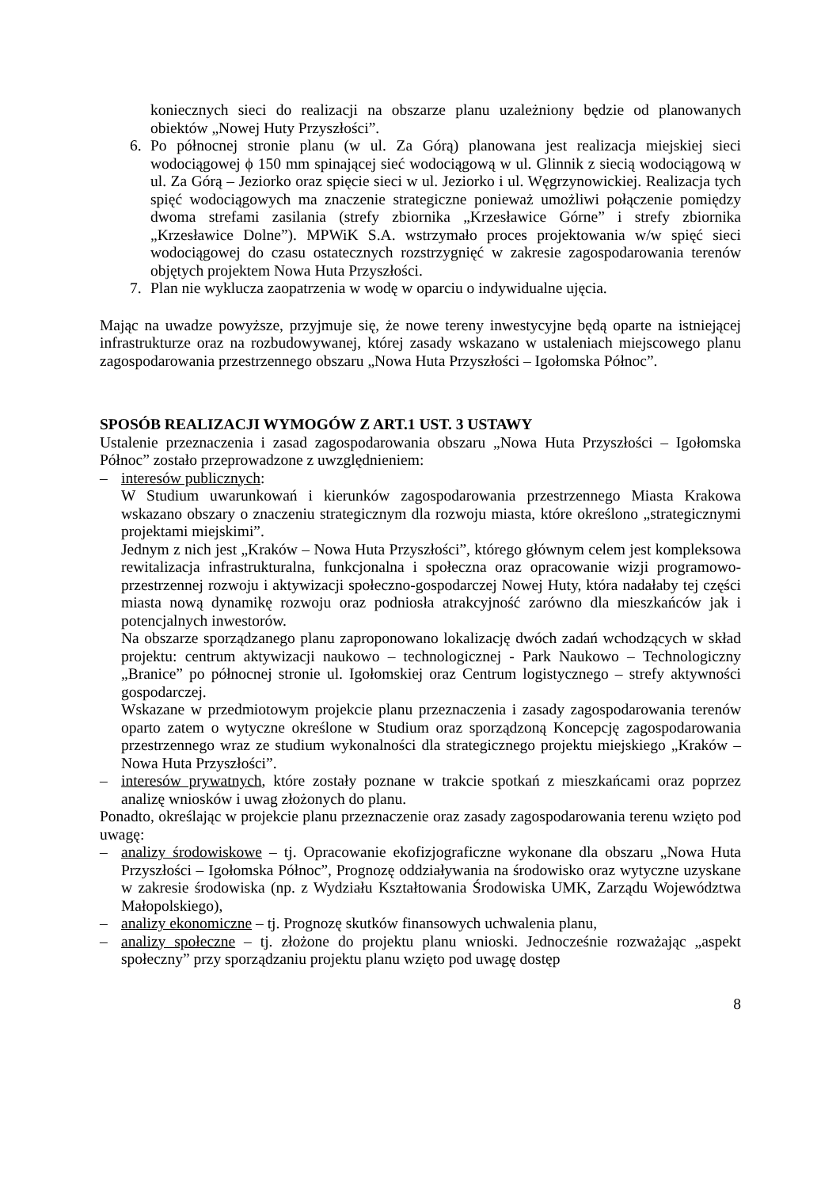koniecznych sieci do realizacji na obszarze planu uzależniony będzie od planowanych obiektów „Nowej Huty Przyszłości”.
6. Po północnej stronie planu (w ul. Za Górą) planowana jest realizacja miejskiej sieci wodociągowej ϕ 150 mm spinającej sieć wodociągową w ul. Glinnik z siecią wodociągową w ul. Za Górą – Jeziorko oraz spięcie sieci w ul. Jeziorko i ul. Węgrzynowickiej. Realizacja tych spięć wodociągowych ma znaczenie strategiczne ponieważ umożliwi połączenie pomiędzy dwoma strefami zasilania (strefy zbiornika „Krzesławice Górne” i strefy zbiornika „Krzesławice Dolne”). MPWiK S.A. wstrzymało proces projektowania w/w spięć sieci wodociągowej do czasu ostatecznych rozstrzygnięć w zakresie zagospodarowania terenów objętych projektem Nowa Huta Przyszłości.
7. Plan nie wyklucza zaopatrzenia w wodę w oparciu o indywidualne ujęcia.
Mając na uwadze powyższe, przyjmuje się, że nowe tereny inwestycyjne będą oparte na istniejącej infrastrukturze oraz na rozbudowywanej, której zasady wskazano w ustaleniach miejscowego planu zagospodarowania przestrzennego obszaru „Nowa Huta Przyszłości – Igołomska Północ”.
SPOSÓB REALIZACJI WYMOGÓW Z ART.1 UST. 3 USTAWY
Ustalenie przeznaczenia i zasad zagospodarowania obszaru „Nowa Huta Przyszłości – Igołomska Północ” zostało przeprowadzone z uwzględnieniem:
– interesów publicznych:
W Studium uwarunkowań i kierunków zagospodarowania przestrzennego Miasta Krakowa wskazano obszary o znaczeniu strategicznym dla rozwoju miasta, które określono „strategicznymi projektami miejskimi”.
Jednym z nich jest „Kraków – Nowa Huta Przyszłości”, którego głównym celem jest kompleksowa rewitalizacja infrastrukturalna, funkcjonalna i społeczna oraz opracowanie wizji programowo-przestrzennej rozwoju i aktywizacji społeczno-gospodarczej Nowej Huty, która nadałaby tej części miasta nową dynamikę rozwoju oraz podniosła atrakcyjność zarówno dla mieszkańców jak i potencjalnych inwestorów.
Na obszarze sporządzanego planu zaproponowano lokalizację dwóch zadań wchodzących w skład projektu: centrum aktywizacji naukowo – technologicznej - Park Naukowo – Technologiczny „Branice” po północnej stronie ul. Igołomskiej oraz Centrum logistycznego – strefy aktywności gospodarczej.
Wskazane w przedmiotowym projekcie planu przeznaczenia i zasady zagospodarowania terenów oparto zatem o wytyczne określone w Studium oraz sporządzoną Koncepcję zagospodarowania przestrzennego wraz ze studium wykonalności dla strategicznego projektu miejskiego „Kraków – Nowa Huta Przyszłości”.
– interesów prywatnych, które zostały poznane w trakcie spotkań z mieszkańcami oraz poprzez analizę wniosków i uwag złożonych do planu.
Ponadto, określając w projekcie planu przeznaczenie oraz zasady zagospodarowania terenu wzięto pod uwagę:
– analizy środowiskowe – tj. Opracowanie ekofizjograficzne wykonane dla obszaru „Nowa Huta Przyszłości – Igołomska Północ”, Prognozę oddziaływania na środowisko oraz wytyczne uzyskane w zakresie środowiska (np. z Wydziału Kształtowania Środowiska UMK, Zarządu Województwa Małopolskiego),
– analizy ekonomiczne – tj. Prognozę skutków finansowych uchwalenia planu,
– analizy społeczne – tj. złożone do projektu planu wnioski. Jednocześnie rozważając „aspekt społeczny” przy sporządzaniu projektu planu wzięto pod uwagę dostęp
8